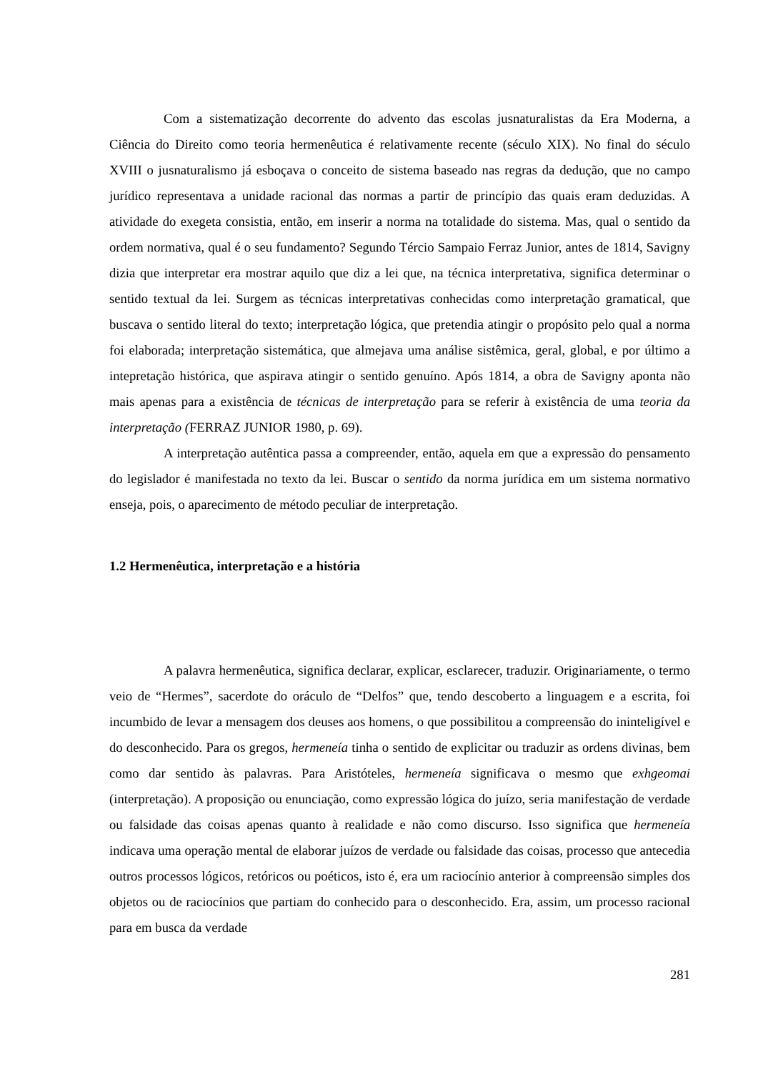Com a sistematização decorrente do advento das escolas jusnaturalistas da Era Moderna, a Ciência do Direito como teoria hermenêutica é relativamente recente (século XIX). No final do século XVIII o jusnaturalismo já esboçava o conceito de sistema baseado nas regras da dedução, que no campo jurídico representava a unidade racional das normas a partir de princípio das quais eram deduzidas. A atividade do exegeta consistia, então, em inserir a norma na totalidade do sistema. Mas, qual o sentido da ordem normativa, qual é o seu fundamento? Segundo Tércio Sampaio Ferraz Junior, antes de 1814, Savigny dizia que interpretar era mostrar aquilo que diz a lei que, na técnica interpretativa, significa determinar o sentido textual da lei. Surgem as técnicas interpretativas conhecidas como interpretação gramatical, que buscava o sentido literal do texto; interpretação lógica, que pretendia atingir o propósito pelo qual a norma foi elaborada; interpretação sistemática, que almejava uma análise sistêmica, geral, global, e por último a intepretação histórica, que aspirava atingir o sentido genuíno. Após 1814, a obra de Savigny aponta não mais apenas para a existência de técnicas de interpretação para se referir à existência de uma teoria da interpretação (FERRAZ JUNIOR 1980, p. 69).
A interpretação autêntica passa a compreender, então, aquela em que a expressão do pensamento do legislador é manifestada no texto da lei. Buscar o sentido da norma jurídica em um sistema normativo enseja, pois, o aparecimento de método peculiar de interpretação.
1.2 Hermenêutica, interpretação e a história
A palavra hermenêutica, significa declarar, explicar, esclarecer, traduzir. Originariamente, o termo veio de “Hermes”, sacerdote do oráculo de “Delfos” que, tendo descoberto a linguagem e a escrita, foi incumbido de levar a mensagem dos deuses aos homens, o que possibilitou a compreensão do ininteligível e do desconhecido. Para os gregos, hermeneía tinha o sentido de explicitar ou traduzir as ordens divinas, bem como dar sentido às palavras. Para Aristóteles, hermeneía significava o mesmo que exhgeomai (interpretação). A proposição ou enunciação, como expressão lógica do juízo, seria manifestação de verdade ou falsidade das coisas apenas quanto à realidade e não como discurso. Isso significa que hermeneía indicava uma operação mental de elaborar juízos de verdade ou falsidade das coisas, processo que antecedia outros processos lógicos, retóricos ou poéticos, isto é, era um raciocínio anterior à compreensão simples dos objetos ou de raciocínios que partiam do conhecido para o desconhecido. Era, assim, um processo racional para em busca da verdade
281